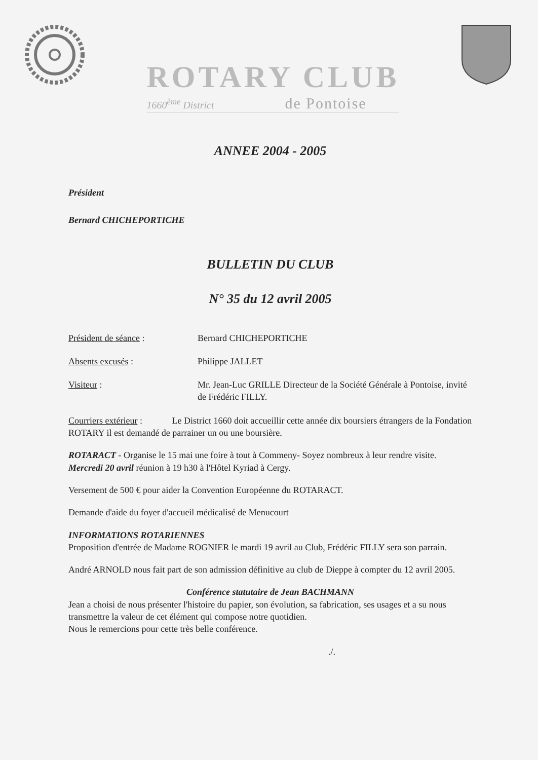ROTARY CLUB
1660<sup>ème</sup> District de Pontoise
ANNEE 2004 - 2005
Président
Bernard CHICHEPORTICHE
BULLETIN DU CLUB
N° 35 du 12 avril 2005
Président de séance : Bernard CHICHEPORTICHE
Absents excusés : Philippe JALLET
Visiteur : Mr. Jean-Luc GRILLE Directeur de la Société Générale à Pontoise, invité de Frédéric FILLY.
Courriers extérieur : Le District 1660 doit accueillir cette année dix boursiers étrangers de la Fondation ROTARY il est demandé de parrainer un ou une boursière.
ROTARACT - Organise le 15 mai une foire à tout à Commeny- Soyez nombreux à leur rendre visite.
Mercredi 20 avril réunion à 19 h30 à l'Hôtel Kyriad à Cergy.
Versement de 500 € pour aider la Convention Européenne du ROTARACT.
Demande d'aide du foyer d'accueil médicalisé de Menucourt
INFORMATIONS ROTARIENNES
Proposition d'entrée de Madame ROGNIER le mardi 19 avril au Club, Frédéric FILLY sera son parrain.
André ARNOLD nous fait part de son admission définitive au club de Dieppe à compter du 12 avril 2005.
Conférence statutaire de Jean BACHMANN
Jean a choisi de nous présenter l'histoire du papier, son évolution, sa fabrication, ses usages et a su nous transmettre la valeur de cet élément qui compose notre quotidien.
Nous le remercions pour cette très belle conférence.
./.